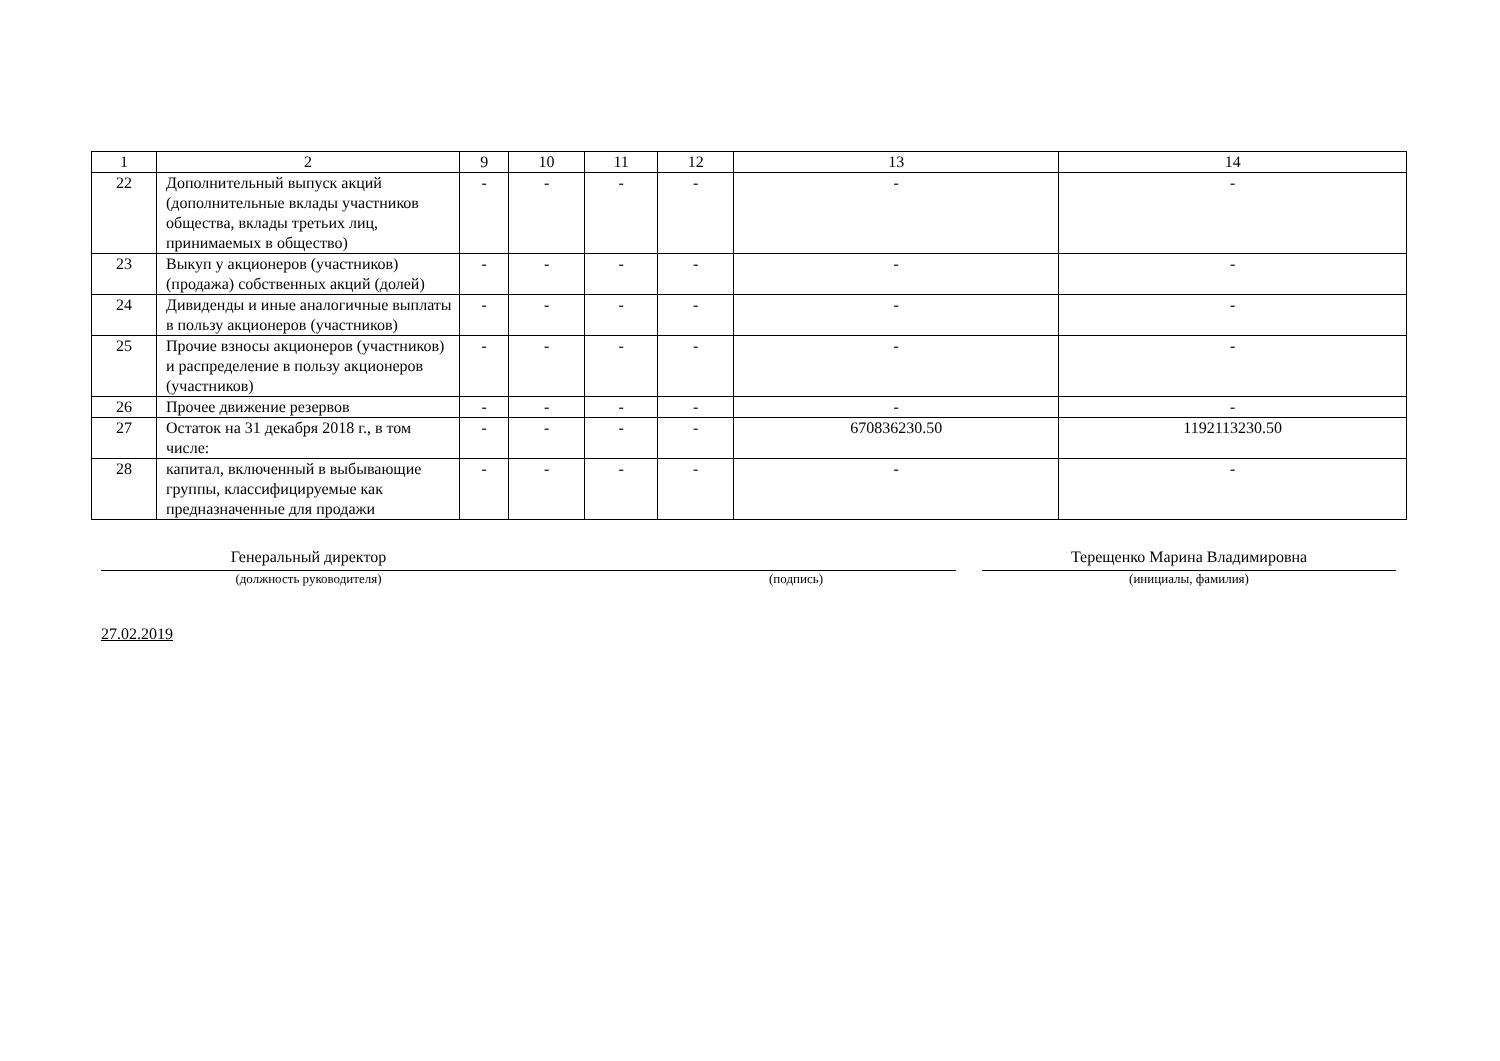| 1 | 2 | 9 | 10 | 11 | 12 | 13 | 14 |
| --- | --- | --- | --- | --- | --- | --- | --- |
| 22 | Дополнительный выпуск акций (дополнительные вклады участников общества, вклады третьих лиц, принимаемых в общество) | - | - | - | - | - | - |
| 23 | Выкуп у акционеров (участников) (продажа) собственных акций (долей) | - | - | - | - | - | - |
| 24 | Дивиденды и иные аналогичные выплаты в пользу акционеров (участников) | - | - | - | - | - | - |
| 25 | Прочие взносы акционеров (участников) и распределение в пользу акционеров (участников) | - | - | - | - | - | - |
| 26 | Прочее движение резервов | - | - | - | - | - | - |
| 27 | Остаток на 31 декабря 2018 г., в том числе: | - | - | - | - | 670836230.50 | 1192113230.50 |
| 28 | капитал, включенный в выбывающие группы, классифицируемые как предназначенные для продажи | - | - | - | - | - | - |
Генеральный директор
(должность руководителя)
(подпись)
Терещенко Марина Владимировна
(инициалы, фамилия)
27.02.2019